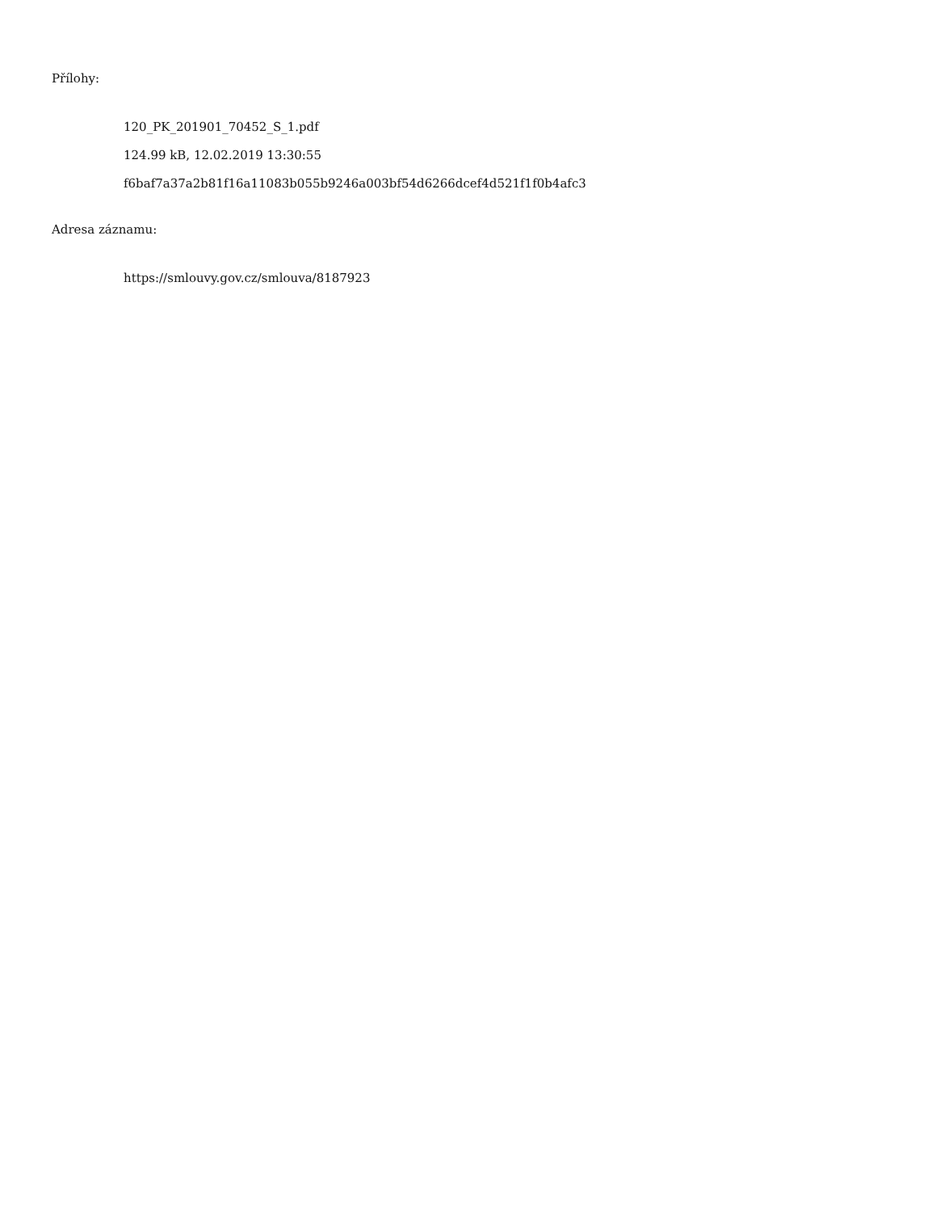Přílohy:
120_PK_201901_70452_S_1.pdf
124.99 kB, 12.02.2019 13:30:55
f6baf7a37a2b81f16a11083b055b9246a003bf54d6266dcef4d521f1f0b4afc3
Adresa záznamu:
https://smlouvy.gov.cz/smlouva/8187923